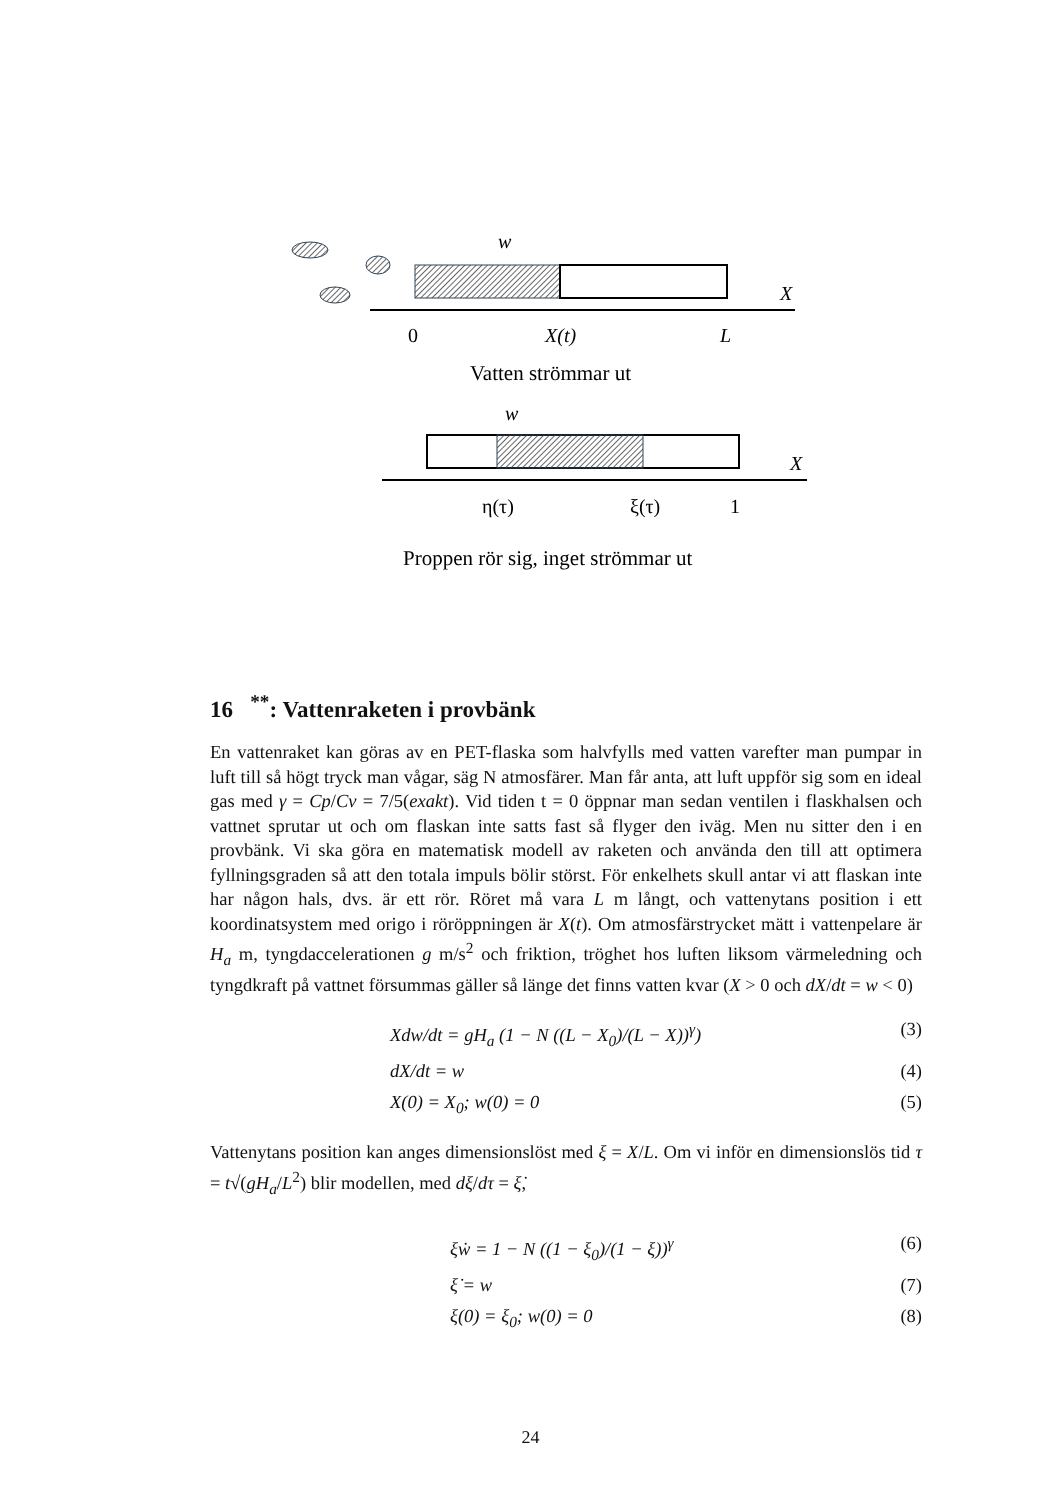w
X
0
X(t)
L
Vatten strömmar ut
w
X
η(τ)
ξ(τ)
1
Proppen rör sig, inget strömmar ut
16 <sup>**</sup>: Vattenraketen i provbänk
En vattenraket kan göras av en PET-flaska som halvfylls med vatten varefter man pumpar in luft till så högt tryck man vågar, säg N atmosfärer. Man får anta, att luft uppför sig som en ideal gas med γ = Cp/Cv = 7/5(exakt). Vid tiden t = 0 öppnar man sedan ventilen i flaskhalsen och vattnet sprutar ut och om flaskan inte satts fast så flyger den iväg. Men nu sitter den i en provbänk. Vi ska göra en matematisk modell av raketen och använda den till att optimera fyllningsgraden så att den totala impuls bölir störst. För enkelhets skull antar vi att flaskan inte har någon hals, dvs. är ett rör. Röret må vara L m långt, och vattenytans position i ett koordinatsystem med origo i röröppningen är X(t). Om atmosfärstrycket mätt i vattenpelare är H<sub>a</sub> m, tyngdaccelerationen g m/s<sup>2</sup> och friktion, tröghet hos luften liksom värmeledning och tyngdkraft på vattnet försummas gäller så länge det finns vatten kvar (X > 0 och dX/dt = w < 0)
Xdw/dt = gH<sub>a</sub> (1 − N ((L − X<sub>0</sub>)/(L − X))<sup>γ</sup>) (3)
dX/dt = w (4)
X(0) = X<sub>0</sub>; w(0) = 0 (5)
Vattenytans position kan anges dimensionslöst med ξ = X/L. Om vi inför en dimensionslös tid τ = t√(gH<sub>a</sub>/L<sup>2</sup>) blir modellen, med dξ/dτ = ξ̇,
ξẇ = 1 − N ((1 − ξ<sub>0</sub>)/(1 − ξ))<sup>γ</sup> (6)
ξ̇ = w (7)
ξ(0) = ξ<sub>0</sub>; w(0) = 0 (8)
24